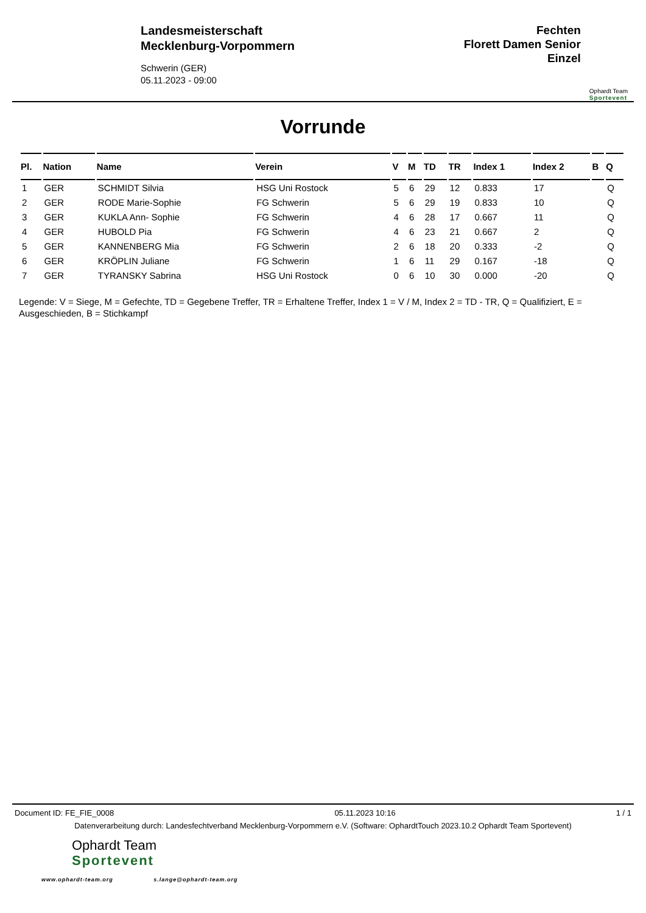Landesmeisterschaft
Mecklenburg-Vorpommern
Schwerin (GER)
05.11.2023 - 09:00
Fechten
Florett Damen Senior
Einzel
Ophardt Team
Sportevent
Vorrunde
| Pl. | Nation | Name | Verein | V | M | TD | TR | Index 1 | Index 2 | B | Q |
| --- | --- | --- | --- | --- | --- | --- | --- | --- | --- | --- | --- |
| 1 | GER | SCHMIDT Silvia | HSG Uni Rostock | 5 | 6 | 29 | 12 | 0.833 | 17 | | Q |
| 2 | GER | RODE Marie-Sophie | FG Schwerin | 5 | 6 | 29 | 19 | 0.833 | 10 | | Q |
| 3 | GER | KUKLA Ann- Sophie | FG Schwerin | 4 | 6 | 28 | 17 | 0.667 | 11 | | Q |
| 4 | GER | HUBOLD Pia | FG Schwerin | 4 | 6 | 23 | 21 | 0.667 | 2 | | Q |
| 5 | GER | KANNENBERG Mia | FG Schwerin | 2 | 6 | 18 | 20 | 0.333 | -2 | | Q |
| 6 | GER | KRÖPLIN Juliane | FG Schwerin | 1 | 6 | 11 | 29 | 0.167 | -18 | | Q |
| 7 | GER | TYRANSKY Sabrina | HSG Uni Rostock | 0 | 6 | 10 | 30 | 0.000 | -20 | | Q |
Legende: V = Siege, M = Gefechte, TD = Gegebene Treffer, TR = Erhaltene Treffer, Index 1 = V / M, Index 2 = TD - TR, Q = Qualifiziert, E = Ausgeschieden, B = Stichkampf
Document ID: FE_FIE_0008 05.11.2023 10:16 1 / 1
Datenverarbeitung durch: Landesfechtverband Mecklenburg-Vorpommern e.V. (Software: OphardtTouch 2023.10.2 Ophardt Team Sportevent)
Ophardt Team
Sportevent
www.ophardt-team.org s.lange@ophardt-team.org